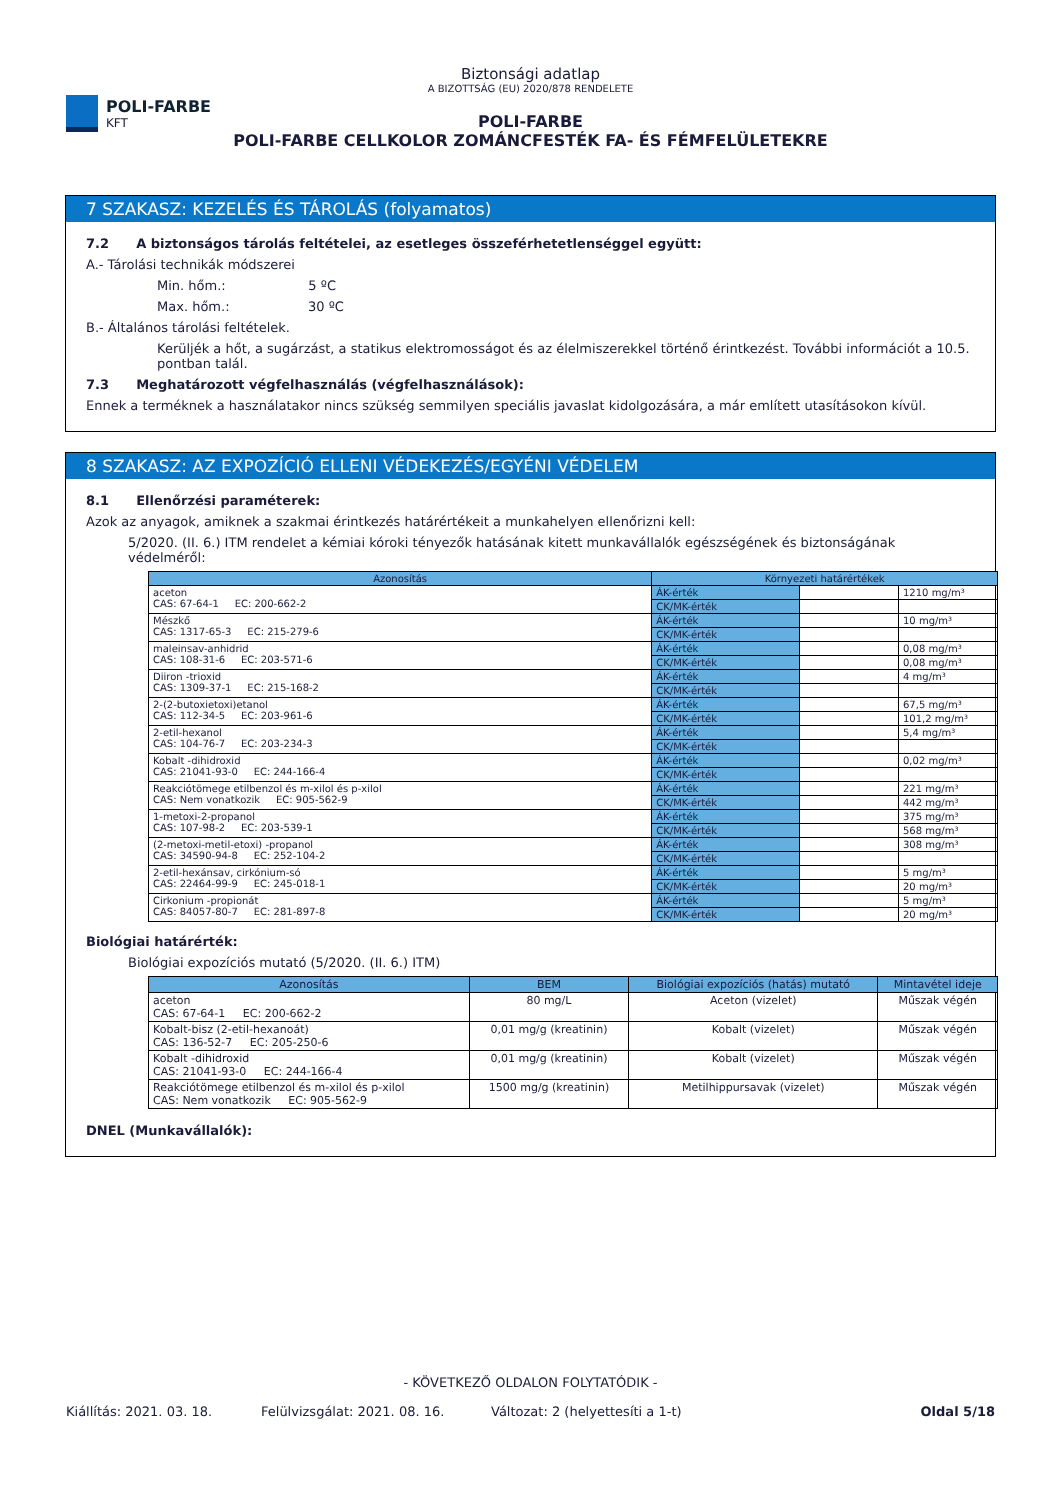POLI-FARBE
KFT
Biztonsági adatlap
A BIZOTTSÁG (EU) 2020/878 RENDELETE
POLI-FARBE
POLI-FARBE CELLKOLOR ZOMÁNCFESTÉK FA- ÉS FÉMFELÜLETEKRE
7 SZAKASZ: KEZELÉS ÉS TÁROLÁS (folyamatos)
7.2 A biztonságos tárolás feltételei, az esetleges összeférhetetlenséggel együtt:
A.- Tárolási technikák módszerei
Min. hőm.: 5 ºC
Max. hőm.: 30 ºC
B.- Általános tárolási feltételek.
Kerüljék a hőt, a sugárzást, a statikus elektromosságot és az élelmiszerekkel történő érintkezést. További információt a 10.5. pontban talál.
7.3 Meghatározott végfelhasználás (végfelhasználások):
Ennek a terméknek a használatakor nincs szükség semmilyen speciális javaslat kidolgozására, a már említett utasításokon kívül.
8 SZAKASZ: AZ EXPOZÍCIÓ ELLENI VÉDEKEZÉS/EGYÉNI VÉDELEM
8.1 Ellenőrzési paraméterek:
Azok az anyagok, amiknek a szakmai érintkezés határértékeit a munkahelyen ellenőrizni kell:
5/2020. (II. 6.) ITM rendelet a kémiai kóroki tényezők hatásának kitett munkavállalók egészségének és biztonságának védelméről:
| Azonosítás | Környezeti határértékek | | |
| --- | --- | --- | --- |
| aceton CAS: 67-64-1 EC: 200-662-2 | ÁK-érték | | 1210 mg/m³ |
| | CK/MK-érték | | |
| Mészkő CAS: 1317-65-3 EC: 215-279-6 | ÁK-érték | | 10 mg/m³ |
| | CK/MK-érték | | |
| maleinsav-anhidrid CAS: 108-31-6 EC: 203-571-6 | ÁK-érték | | 0,08 mg/m³ |
| | CK/MK-érték | | 0,08 mg/m³ |
| Diiron -trioxid CAS: 1309-37-1 EC: 215-168-2 | ÁK-érték | | 4 mg/m³ |
| | CK/MK-érték | | |
| 2-(2-butoxietoxi)etanol CAS: 112-34-5 EC: 203-961-6 | ÁK-érték | | 67,5 mg/m³ |
| | CK/MK-érték | | 101,2 mg/m³ |
| 2-etil-hexanol CAS: 104-76-7 EC: 203-234-3 | ÁK-érték | | 5,4 mg/m³ |
| | CK/MK-érték | | |
| Kobalt -dihidroxid CAS: 21041-93-0 EC: 244-166-4 | ÁK-érték | | 0,02 mg/m³ |
| | CK/MK-érték | | |
| Reakciótömege etilbenzol és m-xilol és p-xilol CAS: Nem vonatkozik EC: 905-562-9 | ÁK-érték | | 221 mg/m³ |
| | CK/MK-érték | | 442 mg/m³ |
| 1-metoxi-2-propanol CAS: 107-98-2 EC: 203-539-1 | ÁK-érték | | 375 mg/m³ |
| | CK/MK-érték | | 568 mg/m³ |
| (2-metoxi-metil-etoxi) -propanol CAS: 34590-94-8 EC: 252-104-2 | ÁK-érték | | 308 mg/m³ |
| | CK/MK-érték | | |
| 2-etil-hexánsav, cirkónium-só CAS: 22464-99-9 EC: 245-018-1 | ÁK-érték | | 5 mg/m³ |
| | CK/MK-érték | | 20 mg/m³ |
| Cirkonium -propionát CAS: 84057-80-7 EC: 281-897-8 | ÁK-érték | | 5 mg/m³ |
| | CK/MK-érték | | 20 mg/m³ |
Biológiai határérték:
Biológiai expozíciós mutató (5/2020. (II. 6.) ITM)
| Azonosítás | BEM | Biológiai expozíciós (hatás) mutató | Mintavétel ideje |
| --- | --- | --- | --- |
| aceton CAS: 67-64-1 EC: 200-662-2 | 80 mg/L | Aceton (vizelet) | Műszak végén |
| Kobalt-bisz (2-etil-hexanoát) CAS: 136-52-7 EC: 205-250-6 | 0,01 mg/g (kreatinin) | Kobalt (vizelet) | Műszak végén |
| Kobalt -dihidroxid CAS: 21041-93-0 EC: 244-166-4 | 0,01 mg/g (kreatinin) | Kobalt (vizelet) | Műszak végén |
| Reakciótömege etilbenzol és m-xilol és p-xilol CAS: Nem vonatkozik EC: 905-562-9 | 1500 mg/g (kreatinin) | Metilhippursavak (vizelet) | Műszak végén |
DNEL (Munkavállalók):
- KÖVETKEZŐ OLDALON FOLYTATÓDIK -
Kiállítás: 2021. 03. 18. Felülvizsgálat: 2021. 08. 16. Változat: 2 (helyettesíti a 1-t) Oldal 5/18